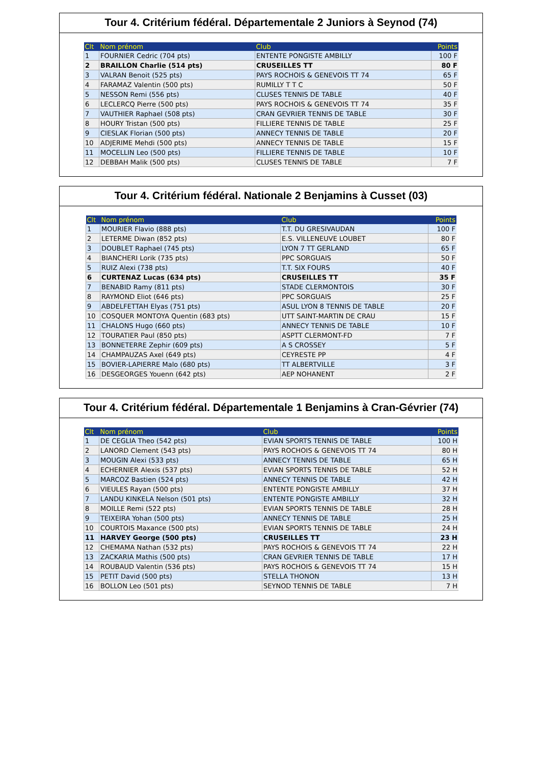Tour 4. Critérium fédéral. Départementale 2 Juniors à Seynod (74)
| Clt | Nom prénom | Club | Points |
| --- | --- | --- | --- |
| 1 | FOURNIER Cedric (704 pts) | ENTENTE PONGISTE AMBILLY | 100 F |
| 2 | BRAILLON Charlie (514 pts) | CRUSEILLES TT | 80 F |
| 3 | VALRAN Benoit (525 pts) | PAYS ROCHOIS & GENEVOIS TT 74 | 65 F |
| 4 | FARAMAZ Valentin (500 pts) | RUMILLY T T C | 50 F |
| 5 | NESSON Remi (556 pts) | CLUSES TENNIS DE TABLE | 40 F |
| 6 | LECLERCQ Pierre (500 pts) | PAYS ROCHOIS & GENEVOIS TT 74 | 35 F |
| 7 | VAUTHIER Raphael (508 pts) | CRAN GEVRIER TENNIS DE TABLE | 30 F |
| 8 | HOURY Tristan (500 pts) | FILLIERE TENNIS DE TABLE | 25 F |
| 9 | CIESLAK Florian (500 pts) | ANNECY TENNIS DE TABLE | 20 F |
| 10 | ADJERIME Mehdi (500 pts) | ANNECY TENNIS DE TABLE | 15 F |
| 11 | MOCELLIN Leo (500 pts) | FILLIERE TENNIS DE TABLE | 10 F |
| 12 | DEBBAH Malik (500 pts) | CLUSES TENNIS DE TABLE | 7 F |
Tour 4. Critérium fédéral. Nationale 2 Benjamins à Cusset (03)
| Clt | Nom prénom | Club | Points |
| --- | --- | --- | --- |
| 1 | MOURIER Flavio (888 pts) | T.T. DU GRESIVAUDAN | 100 F |
| 2 | LETERME Diwan (852 pts) | E.S. VILLENEUVE LOUBET | 80 F |
| 3 | DOUBLET Raphael (745 pts) | LYON 7 TT GERLAND | 65 F |
| 4 | BIANCHERI Lorik (735 pts) | PPC SORGUAIS | 50 F |
| 5 | RUIZ Alexi (738 pts) | T.T. SIX FOURS | 40 F |
| 6 | CURTENAZ Lucas (634 pts) | CRUSEILLES TT | 35 F |
| 7 | BENABID Ramy (811 pts) | STADE CLERMONTOIS | 30 F |
| 8 | RAYMOND Eliot (646 pts) | PPC SORGUAIS | 25 F |
| 9 | ABDELFETTAH Elyas (751 pts) | ASUL LYON 8 TENNIS DE TABLE | 20 F |
| 10 | COSQUER MONTOYA Quentin (683 pts) | UTT SAINT-MARTIN DE CRAU | 15 F |
| 11 | CHALONS Hugo (660 pts) | ANNECY TENNIS DE TABLE | 10 F |
| 12 | TOURATIER Paul (850 pts) | ASPTT CLERMONT-FD | 7 F |
| 13 | BONNETERRE Zephir (609 pts) | A S CROSSEY | 5 F |
| 14 | CHAMPAUZAS Axel (649 pts) | CEYRESTE PP | 4 F |
| 15 | BOVIER-LAPIERRE Malo (680 pts) | TT ALBERTVILLE | 3 F |
| 16 | DESGEORGES Youenn (642 pts) | AEP NOHANENT | 2 F |
Tour 4. Critérium fédéral. Départementale 1 Benjamins à Cran-Gévrier (74)
| Clt | Nom prénom | Club | Points |
| --- | --- | --- | --- |
| 1 | DE CEGLIA Theo (542 pts) | EVIAN SPORTS TENNIS DE TABLE | 100 H |
| 2 | LANORD Clement (543 pts) | PAYS ROCHOIS & GENEVOIS TT 74 | 80 H |
| 3 | MOUGIN Alexi (533 pts) | ANNECY TENNIS DE TABLE | 65 H |
| 4 | ECHERNIER Alexis (537 pts) | EVIAN SPORTS TENNIS DE TABLE | 52 H |
| 5 | MARCOZ Bastien (524 pts) | ANNECY TENNIS DE TABLE | 42 H |
| 6 | VIEULES Rayan (500 pts) | ENTENTE PONGISTE AMBILLY | 37 H |
| 7 | LANDU KINKELA Nelson (501 pts) | ENTENTE PONGISTE AMBILLY | 32 H |
| 8 | MOILLE Remi (522 pts) | EVIAN SPORTS TENNIS DE TABLE | 28 H |
| 9 | TEIXEIRA Yohan (500 pts) | ANNECY TENNIS DE TABLE | 25 H |
| 10 | COURTOIS Maxance (500 pts) | EVIAN SPORTS TENNIS DE TABLE | 24 H |
| 11 | HARVEY George (500 pts) | CRUSEILLES TT | 23 H |
| 12 | CHEMAMA Nathan (532 pts) | PAYS ROCHOIS & GENEVOIS TT 74 | 22 H |
| 13 | ZACKARIA Mathis (500 pts) | CRAN GEVRIER TENNIS DE TABLE | 17 H |
| 14 | ROUBAUD Valentin (536 pts) | PAYS ROCHOIS & GENEVOIS TT 74 | 15 H |
| 15 | PETIT David (500 pts) | STELLA THONON | 13 H |
| 16 | BOLLON Leo (501 pts) | SEYNOD TENNIS DE TABLE | 7 H |